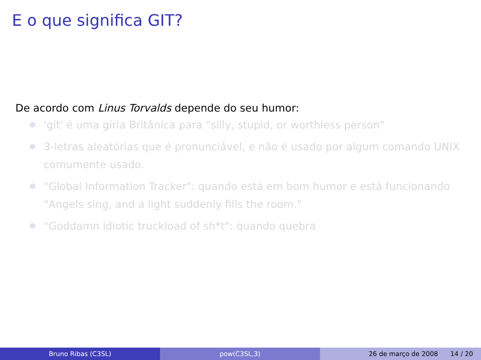E o que significa GIT?
De acordo com Linus Torvalds depende do seu humor:
'git' é uma gíria Britânica para "silly, stupid, or worthless person"
3-letras aleatórias que é pronunciável, e não é usado por algum comando UNIX comumente usado.
"Global Information Tracker": quando está em bom humor e está funcionando "Angels sing, and a light suddenly fills the room."
"Goddamn idiotic truckload of sh*t": quando quebra
Bruno Ribas (C3SL) pow(C3SL,3) 26 de março de 2008 14 / 20